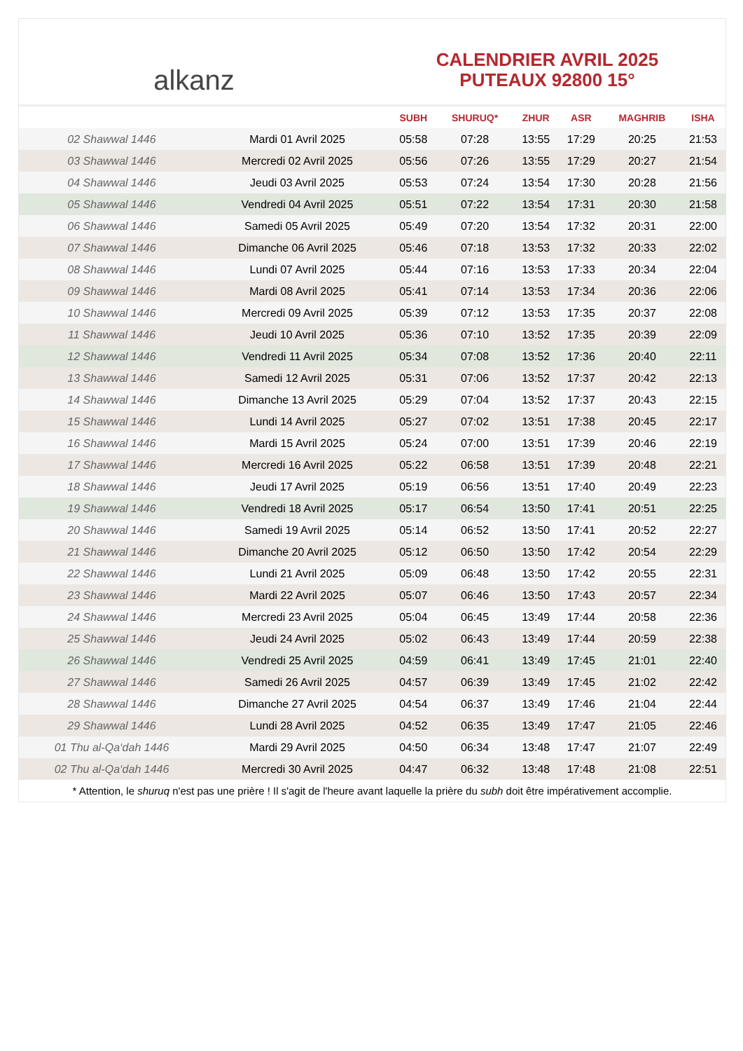alkanz
CALENDRIER AVRIL 2025
PUTEAUX 92800 15°
| | | SUBH | SHURUQ* | ZHUR | ASR | MAGHRIB | ISHA |
| --- | --- | --- | --- | --- | --- | --- | --- |
| 02 Shawwal 1446 | Mardi 01 Avril 2025 | 05:58 | 07:28 | 13:55 | 17:29 | 20:25 | 21:53 |
| 03 Shawwal 1446 | Mercredi 02 Avril 2025 | 05:56 | 07:26 | 13:55 | 17:29 | 20:27 | 21:54 |
| 04 Shawwal 1446 | Jeudi 03 Avril 2025 | 05:53 | 07:24 | 13:54 | 17:30 | 20:28 | 21:56 |
| 05 Shawwal 1446 | Vendredi 04 Avril 2025 | 05:51 | 07:22 | 13:54 | 17:31 | 20:30 | 21:58 |
| 06 Shawwal 1446 | Samedi 05 Avril 2025 | 05:49 | 07:20 | 13:54 | 17:32 | 20:31 | 22:00 |
| 07 Shawwal 1446 | Dimanche 06 Avril 2025 | 05:46 | 07:18 | 13:53 | 17:32 | 20:33 | 22:02 |
| 08 Shawwal 1446 | Lundi 07 Avril 2025 | 05:44 | 07:16 | 13:53 | 17:33 | 20:34 | 22:04 |
| 09 Shawwal 1446 | Mardi 08 Avril 2025 | 05:41 | 07:14 | 13:53 | 17:34 | 20:36 | 22:06 |
| 10 Shawwal 1446 | Mercredi 09 Avril 2025 | 05:39 | 07:12 | 13:53 | 17:35 | 20:37 | 22:08 |
| 11 Shawwal 1446 | Jeudi 10 Avril 2025 | 05:36 | 07:10 | 13:52 | 17:35 | 20:39 | 22:09 |
| 12 Shawwal 1446 | Vendredi 11 Avril 2025 | 05:34 | 07:08 | 13:52 | 17:36 | 20:40 | 22:11 |
| 13 Shawwal 1446 | Samedi 12 Avril 2025 | 05:31 | 07:06 | 13:52 | 17:37 | 20:42 | 22:13 |
| 14 Shawwal 1446 | Dimanche 13 Avril 2025 | 05:29 | 07:04 | 13:52 | 17:37 | 20:43 | 22:15 |
| 15 Shawwal 1446 | Lundi 14 Avril 2025 | 05:27 | 07:02 | 13:51 | 17:38 | 20:45 | 22:17 |
| 16 Shawwal 1446 | Mardi 15 Avril 2025 | 05:24 | 07:00 | 13:51 | 17:39 | 20:46 | 22:19 |
| 17 Shawwal 1446 | Mercredi 16 Avril 2025 | 05:22 | 06:58 | 13:51 | 17:39 | 20:48 | 22:21 |
| 18 Shawwal 1446 | Jeudi 17 Avril 2025 | 05:19 | 06:56 | 13:51 | 17:40 | 20:49 | 22:23 |
| 19 Shawwal 1446 | Vendredi 18 Avril 2025 | 05:17 | 06:54 | 13:50 | 17:41 | 20:51 | 22:25 |
| 20 Shawwal 1446 | Samedi 19 Avril 2025 | 05:14 | 06:52 | 13:50 | 17:41 | 20:52 | 22:27 |
| 21 Shawwal 1446 | Dimanche 20 Avril 2025 | 05:12 | 06:50 | 13:50 | 17:42 | 20:54 | 22:29 |
| 22 Shawwal 1446 | Lundi 21 Avril 2025 | 05:09 | 06:48 | 13:50 | 17:42 | 20:55 | 22:31 |
| 23 Shawwal 1446 | Mardi 22 Avril 2025 | 05:07 | 06:46 | 13:50 | 17:43 | 20:57 | 22:34 |
| 24 Shawwal 1446 | Mercredi 23 Avril 2025 | 05:04 | 06:45 | 13:49 | 17:44 | 20:58 | 22:36 |
| 25 Shawwal 1446 | Jeudi 24 Avril 2025 | 05:02 | 06:43 | 13:49 | 17:44 | 20:59 | 22:38 |
| 26 Shawwal 1446 | Vendredi 25 Avril 2025 | 04:59 | 06:41 | 13:49 | 17:45 | 21:01 | 22:40 |
| 27 Shawwal 1446 | Samedi 26 Avril 2025 | 04:57 | 06:39 | 13:49 | 17:45 | 21:02 | 22:42 |
| 28 Shawwal 1446 | Dimanche 27 Avril 2025 | 04:54 | 06:37 | 13:49 | 17:46 | 21:04 | 22:44 |
| 29 Shawwal 1446 | Lundi 28 Avril 2025 | 04:52 | 06:35 | 13:49 | 17:47 | 21:05 | 22:46 |
| 01 Thu al-Qa‘dah 1446 | Mardi 29 Avril 2025 | 04:50 | 06:34 | 13:48 | 17:47 | 21:07 | 22:49 |
| 02 Thu al-Qa‘dah 1446 | Mercredi 30 Avril 2025 | 04:47 | 06:32 | 13:48 | 17:48 | 21:08 | 22:51 |
* Attention, le shuruq n'est pas une prière ! Il s'agit de l'heure avant laquelle la prière du subh doit être impérativement accomplie.